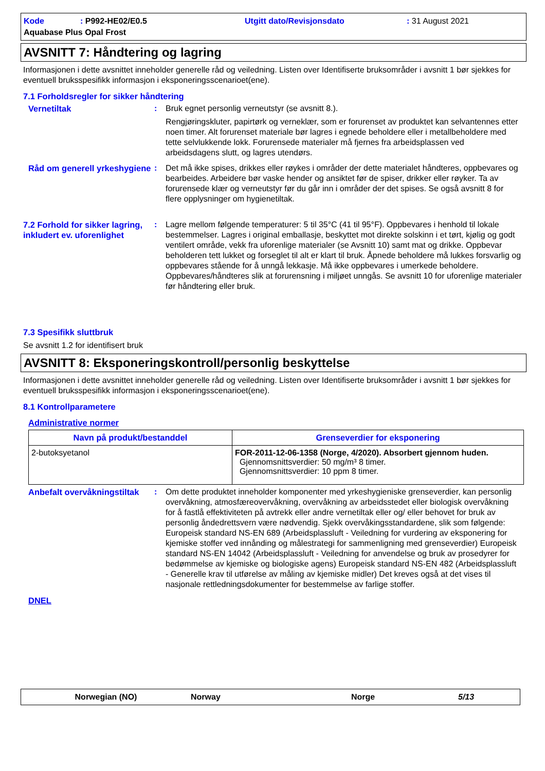Kode: P992-HE02/E0.5 Utgitt dato/Revisjonsdato: 31 August 2021 Aquabase Plus Opal Frost
AVSNITT 7: Håndtering og lagring
Informasjonen i dette avsnittet inneholder generelle råd og veiledning. Listen over Identifiserte bruksområder i avsnitt 1 bør sjekkes for eventuell bruksspesifikk informasjon i eksponeringsscenarioet(ene).
7.1 Forholdsregler for sikker håndtering
Vernetiltak : Bruk egnet personlig verneutstyr (se avsnitt 8.).
Rengjøringskluter, papirtørk og verneklær, som er forurenset av produktet kan selvantennes etter noen timer. Alt forurenset materiale bør lagres i egnede beholdere eller i metallbeholdere med tette selvlukkende lokk. Forurensede materialer må fjernes fra arbeidsplassen ved arbeidsdagens slutt, og lagres utendørs.
Råd om generell yrkeshygiene
: Det må ikke spises, drikkes eller røykes i områder der dette materialet håndteres, oppbevares og bearbeides. Arbeidere bør vaske hender og ansiktet før de spiser, drikker eller røyker. Ta av forurensede klær og verneutstyr før du går inn i områder der det spises. Se også avsnitt 8 for flere opplysninger om hygienetiltak.
7.2 Forhold for sikker lagring, inkludert ev. uforenlighet
: Lagre mellom følgende temperaturer: 5 til 35°C (41 til 95°F). Oppbevares i henhold til lokale bestemmelser. Lagres i original emballasje, beskyttet mot direkte solskinn i et tørt, kjølig og godt ventilert område, vekk fra uforenlige materialer (se Avsnitt 10) samt mat og drikke. Oppbevar beholderen tett lukket og forseglet til alt er klart til bruk. Åpnede beholdere må lukkes forsvarlig og oppbevares stående for å unngå lekkasje. Må ikke oppbevares i umerkede beholdere. Oppbevares/håndteres slik at forurensning i miljøet unngås. Se avsnitt 10 for uforenlige materialer før håndtering eller bruk.
7.3 Spesifikk sluttbruk
Se avsnitt 1.2 for identifisert bruk
AVSNITT 8: Eksponeringskontroll/personlig beskyttelse
Informasjonen i dette avsnittet inneholder generelle råd og veiledning. Listen over Identifiserte bruksområder i avsnitt 1 bør sjekkes for eventuell bruksspesifikk informasjon i eksponeringsscenarioet(ene).
8.1 Kontrollparametere
Administrative normer
| Navn på produkt/bestanddel | Grenseverdier for eksponering |
| --- | --- |
| 2-butoksyetanol | FOR-2011-12-06-1358 (Norge, 4/2020). Absorbert gjennom huden. Gjennomsnittsverdier: 50 mg/m³ 8 timer. Gjennomsnittsverdier: 10 ppm 8 timer. |
Anbefalt overvåkningstiltak
: Om dette produktet inneholder komponenter med yrkeshygieniske grenseverdier, kan personlig overvåkning, atmosfæreovervåkning, overvåkning av arbeidsstedet eller biologisk overvåkning for å fastlå effektiviteten på avtrekk eller andre vernetiltak eller og/ eller behovet for bruk av personlig åndedrettsvern være nødvendig. Sjekk overvåkingsstandardene, slik som følgende: Europeisk standard NS-EN 689 (Arbeidsplassluft - Veiledning for vurdering av eksponering for kjemiske stoffer ved innånding og målestrategi for sammenligning med grenseverdier) Europeisk standard NS-EN 14042 (Arbeidsplassluft - Veiledning for anvendelse og bruk av prosedyrer for bedømmelse av kjemiske og biologiske agens) Europeisk standard NS-EN 482 (Arbeidsplassluft - Generelle krav til utførelse av måling av kjemiske midler) Det kreves også at det vises til nasjonale rettledningsdokumenter for bestemmelse av farlige stoffer.
DNEL
Norwegian (NO) Norway Norge 5/13